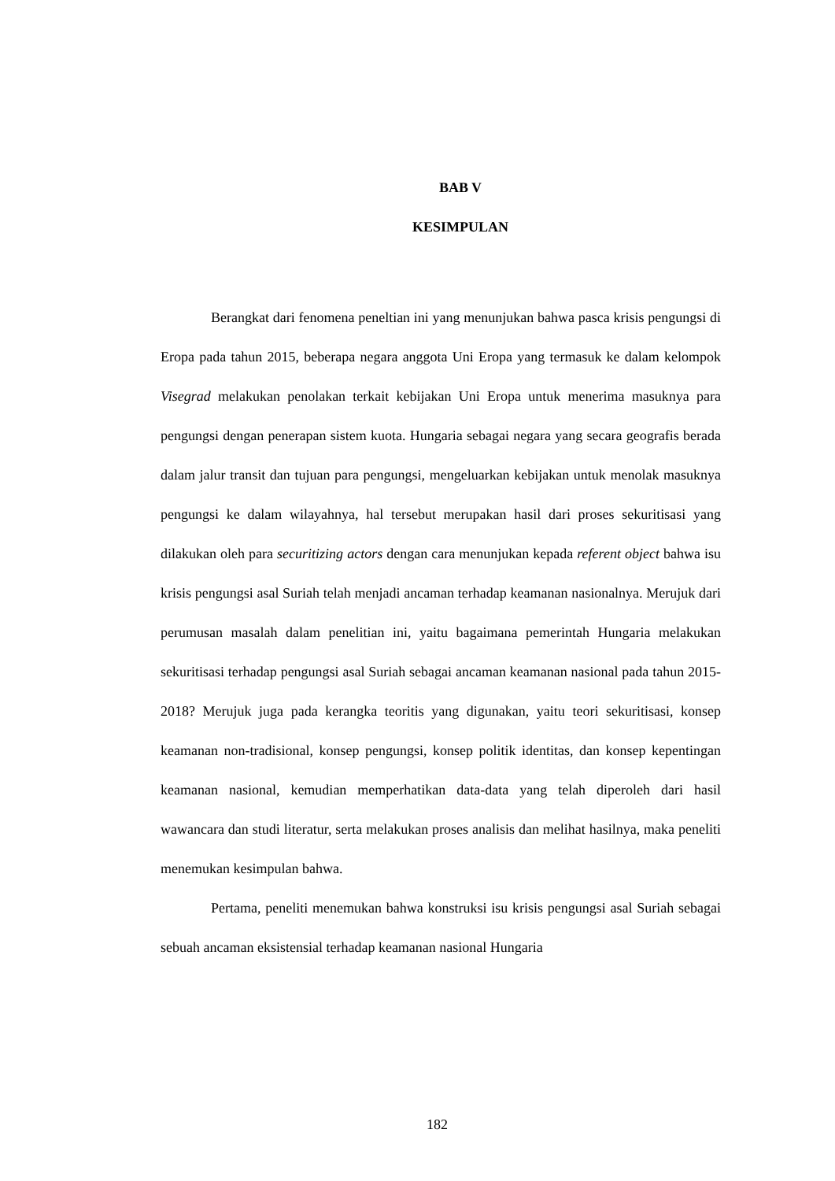BAB V
KESIMPULAN
Berangkat dari fenomena peneltian ini yang menunjukan bahwa pasca krisis pengungsi di Eropa pada tahun 2015, beberapa negara anggota Uni Eropa yang termasuk ke dalam kelompok Visegrad melakukan penolakan terkait kebijakan Uni Eropa untuk menerima masuknya para pengungsi dengan penerapan sistem kuota. Hungaria sebagai negara yang secara geografis berada dalam jalur transit dan tujuan para pengungsi, mengeluarkan kebijakan untuk menolak masuknya pengungsi ke dalam wilayahnya, hal tersebut merupakan hasil dari proses sekuritisasi yang dilakukan oleh para securitizing actors dengan cara menunjukan kepada referent object bahwa isu krisis pengungsi asal Suriah telah menjadi ancaman terhadap keamanan nasionalnya. Merujuk dari perumusan masalah dalam penelitian ini, yaitu bagaimana pemerintah Hungaria melakukan sekuritisasi terhadap pengungsi asal Suriah sebagai ancaman keamanan nasional pada tahun 2015-2018? Merujuk juga pada kerangka teoritis yang digunakan, yaitu teori sekuritisasi, konsep keamanan non-tradisional, konsep pengungsi, konsep politik identitas, dan konsep kepentingan keamanan nasional, kemudian memperhatikan data-data yang telah diperoleh dari hasil wawancara dan studi literatur, serta melakukan proses analisis dan melihat hasilnya, maka peneliti menemukan kesimpulan bahwa.
Pertama, peneliti menemukan bahwa konstruksi isu krisis pengungsi asal Suriah sebagai sebuah ancaman eksistensial terhadap keamanan nasional Hungaria
182